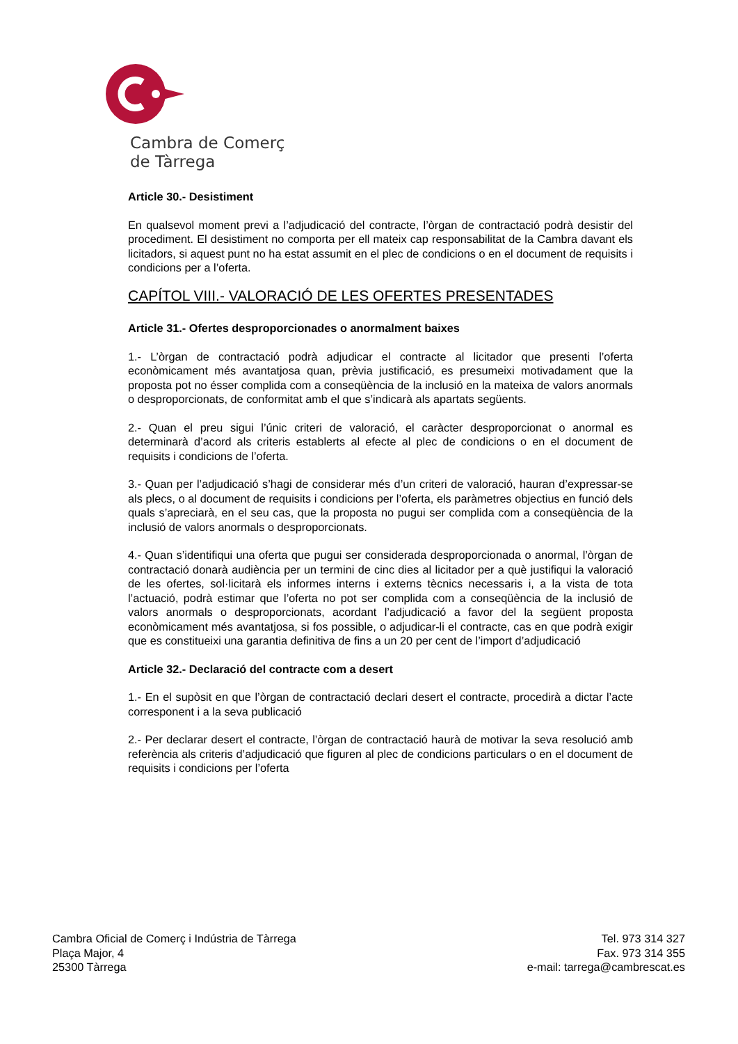Cambra de Comerç
de Tàrrega
Article 30.- Desistiment
En qualsevol moment previ a l’adjudicació del contracte, l’òrgan de contractació podrà desistir del procediment. El desistiment no comporta per ell mateix cap responsabilitat de la Cambra davant els licitadors, si aquest punt no ha estat assumit en el plec de condicions o en el document de requisits i condicions per a l’oferta.
CAPÍTOL VIII.- VALORACIÓ DE LES OFERTES PRESENTADES
Article 31.- Ofertes desproporcionades o anormalment baixes
1.- L’òrgan de contractació podrà adjudicar el contracte al licitador que presenti l’oferta econòmicament més avantatjosa quan, prèvia justificació, es presumeixi motivadament que la proposta pot no ésser complida com a conseqüència de la inclusió en la mateixa de valors anormals o desproporcionats, de conformitat amb el que s’indicarà als apartats següents.
2.- Quan el preu sigui l’únic criteri de valoració, el caràcter desproporcionat o anormal es determinarà d’acord als criteris establerts al efecte al plec de condicions o en el document de requisits i condicions de l’oferta.
3.- Quan per l’adjudicació s’hagi de considerar més d’un criteri de valoració, hauran d’expressar-se als plecs, o al document de requisits i condicions per l’oferta, els paràmetres objectius en funció dels quals s’apreciarà, en el seu cas, que la proposta no pugui ser complida com a conseqüència de la inclusió de valors anormals o desproporcionats.
4.- Quan s’identifiqui una oferta que pugui ser considerada desproporcionada o anormal, l’òrgan de contractació donarà audiència per un termini de cinc dies al licitador per a què justifiqui la valoració de les ofertes, sol·licitarà els informes interns i externs tècnics necessaris i, a la vista de tota l’actuació, podrà estimar que l’oferta no pot ser complida com a conseqüència de la inclusió de valors anormals o desproporcionats, acordant l’adjudicació a favor del la següent proposta econòmicament més avantatjosa, si fos possible, o adjudicar-li el contracte, cas en que podrà exigir que es constitueixi una garantia definitiva de fins a un 20 per cent de l’import d’adjudicació
Article 32.- Declaració del contracte com a desert
1.- En el supòsit en que l’òrgan de contractació declari desert el contracte, procedirà a dictar l’acte corresponent i a la seva publicació
2.- Per declarar desert el contracte, l’òrgan de contractació haurà de motivar la seva resolució amb referència als criteris d’adjudicació que figuren al plec de condicions particulars o en el document de requisits i condicions per l’oferta
Cambra Oficial de Comerç i Indústria de Tàrrega
Plaça Major, 4
25300 Tàrrega
Tel. 973 314 327
Fax. 973 314 355
e-mail: tarrega@cambrescat.es